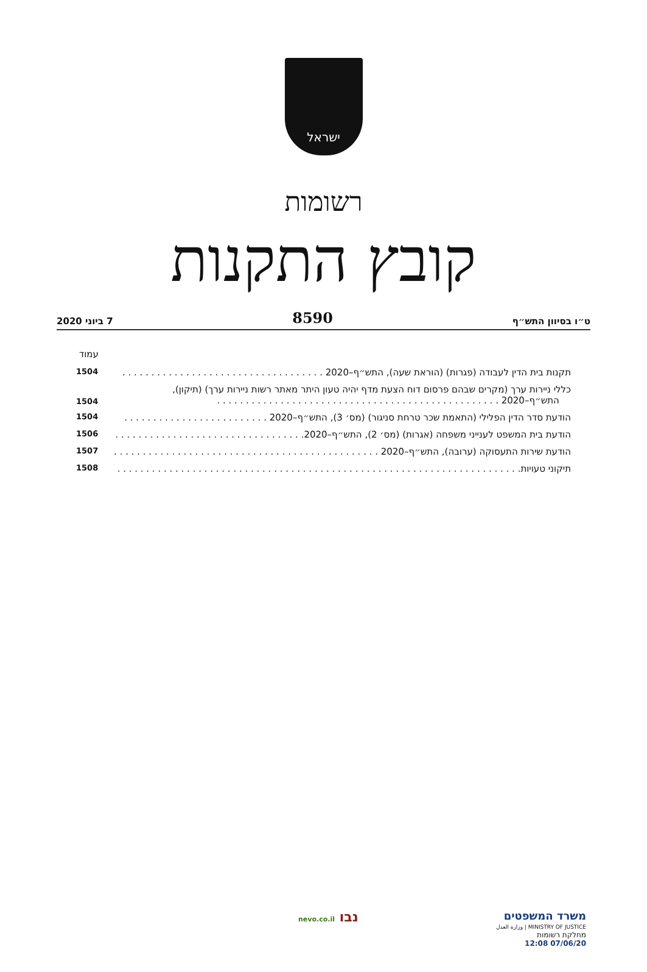ישראל
רשומות
קובץ התקנות
ט״ו בסיוון התש״ף 8590 7 ביוני 2020
עמוד
תקנות בית הדין לעבודה (פגרות) (הוראת שעה), התש״ף–2020 . . . . . . . . . . . . . . . . . . . . . . . . . . . . . . . . . . . 1504
כללי ניירות ערך (מקרים שבהם פרסום דוח הצעת מדף יהיה טעון היתר מאתר רשות ניירות ערך) (תיקון),
התש״ף–2020 . . . . . . . . . . . . . . . . . . . . . . . . . . . . . . . . . . . . . . . . . . . . . . . . . 1504
הודעת סדר הדין הפלילי (התאמת שכר טרחת סניגור) (מס׳ 3), התש״ף–2020 . . . . . . . . . . . . . . . . . . . . . . . . . 1504
הודעת בית המשפט לענייני משפחה (אגרות) (מס׳ 2), התש״ף–2020. . . . . . . . . . . . . . . . . . . . . . . . . . . . . . . . . 1506
הודעת שירות התעסוקה (ערובה), התש״ף–2020 . . . . . . . . . . . . . . . . . . . . . . . . . . . . . . . . . . . . . . . . . . . . . . 1507
תיקוני טעויות. . . . . . . . . . . . . . . . . . . . . . . . . . . . . . . . . . . . . . . . . . . . . . . . . . . . . . . . . . . . . . . . . . . . . . 1508
משרד המשפטים
MINISTRY OF JUSTICE | وزارة العدل
מחלקת רשומות
07/06/20 12:08
נבו nevo.co.il